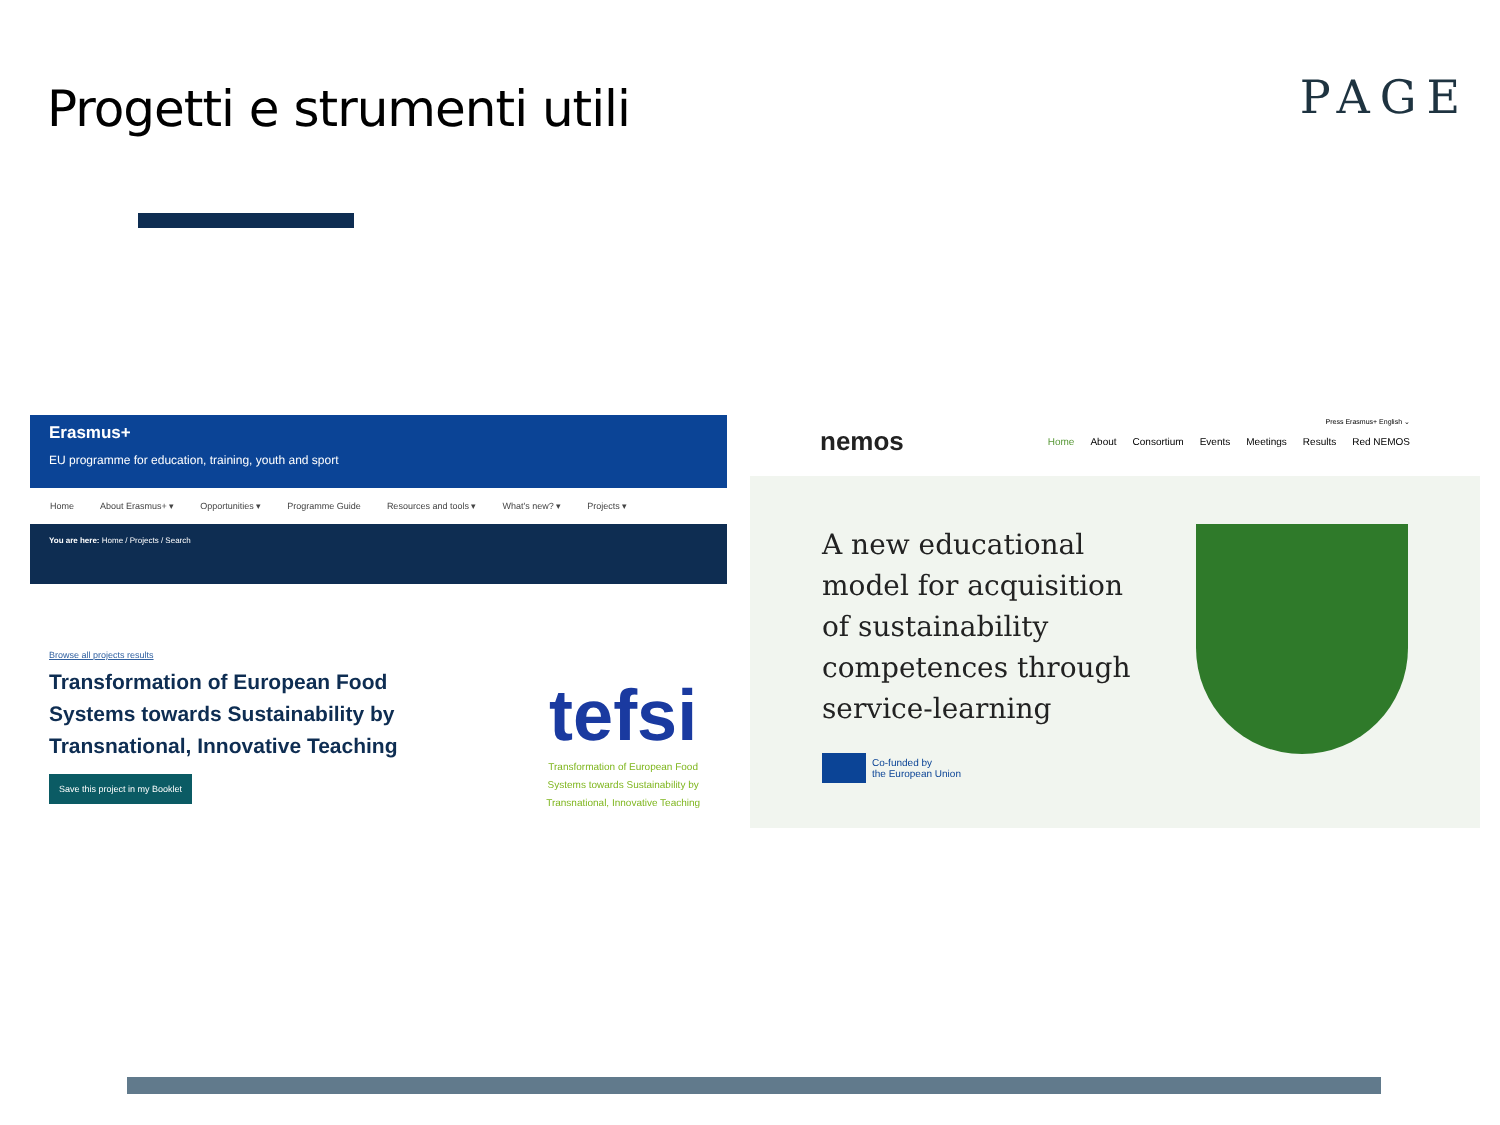Progetti e strumenti utili
PAGE
Erasmus+
EU programme for education, training, youth and sport
Home About Erasmus+ ▾ Opportunities ▾ Programme Guide Resources and tools ▾ What's new? ▾ Projects ▾
You are here: Home / Projects / Search
Browse all projects results
Transformation of European Food Systems towards Sustainability by Transnational, Innovative Teaching
Save this project in my Booklet
tefsi
Transformation of European Food Systems towards Sustainability by Transnational, Innovative Teaching
Press Erasmus+ English ⌄
nemos
Home About Consortium Events Meetings Results Red NEMOS
A new educational
model for acquisition
of sustainability
competences through
service-learning
Co-funded by
the European Union